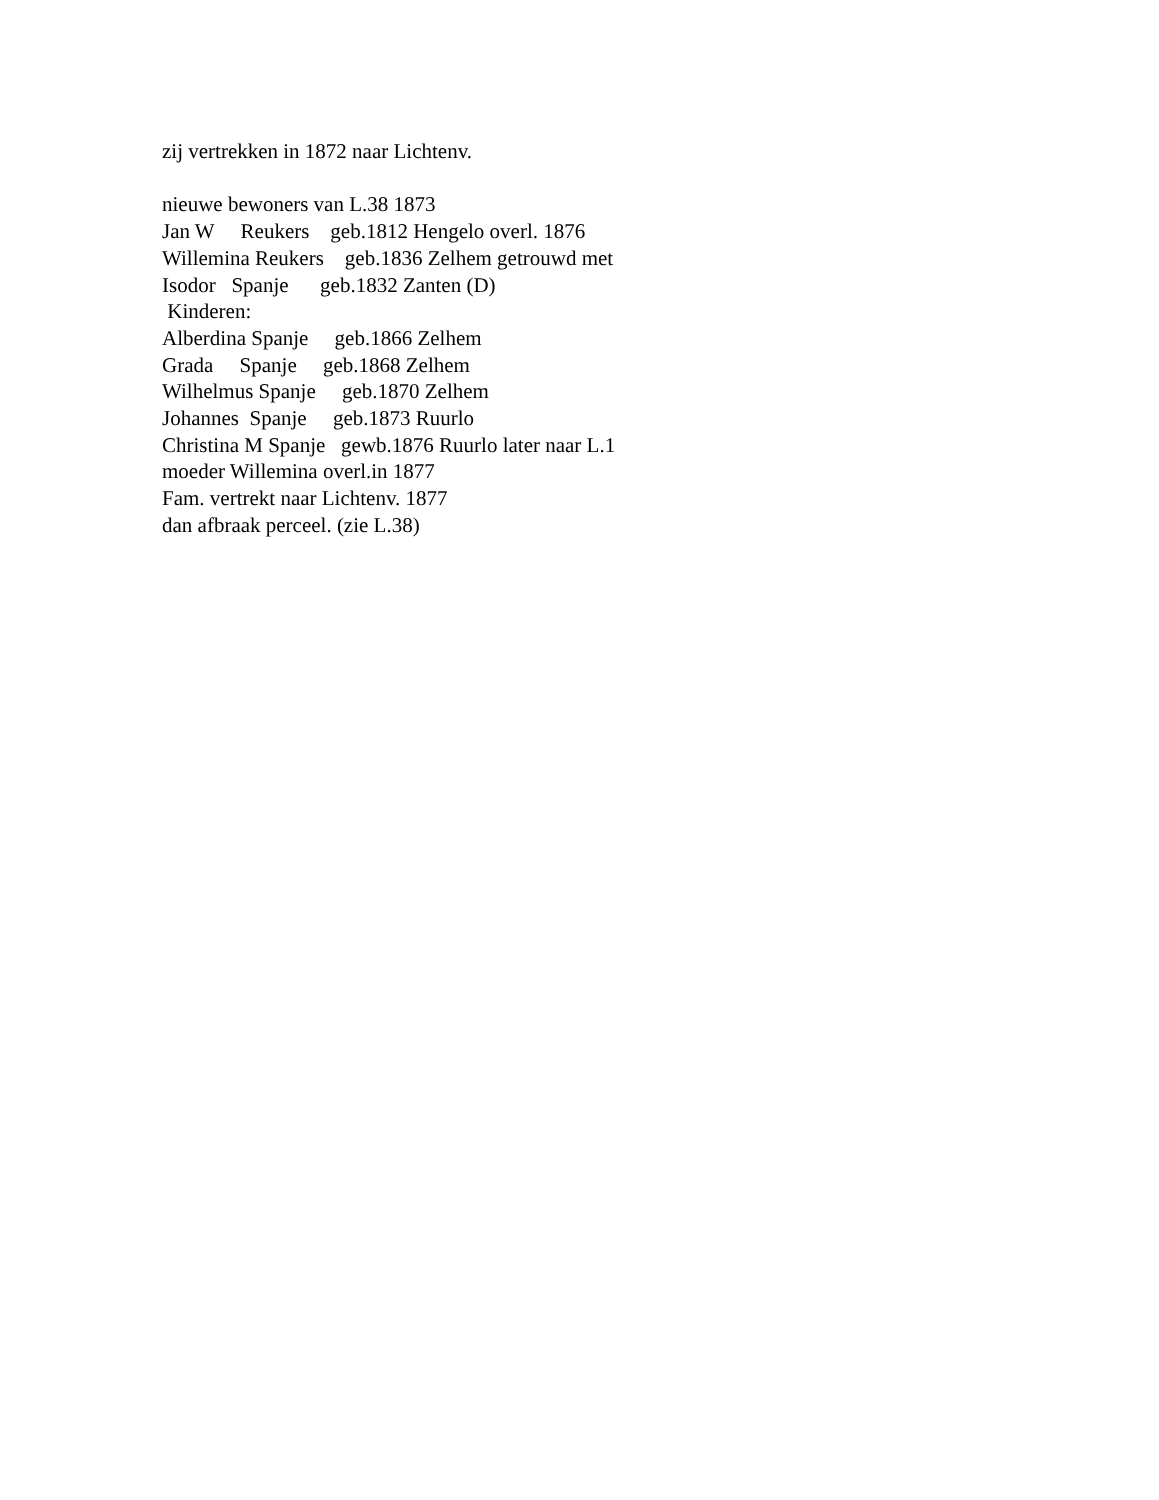zij vertrekken in 1872 naar Lichtenv. nieuwe bewoners van L.38 1873 Jan W Reukers geb.1812 Hengelo overl. 1876 Willemina Reukers geb.1836 Zelhem getrouwd met Isodor Spanje geb.1832 Zanten (D) Kinderen: Alberdina Spanje geb.1866 Zelhem Grada Spanje geb.1868 Zelhem Wilhelmus Spanje geb.1870 Zelhem Johannes Spanje geb.1873 Ruurlo Christina M Spanje gewb.1876 Ruurlo later naar L.1 moeder Willemina overl.in 1877 Fam. vertrekt naar Lichtenv. 1877 dan afbraak perceel. (zie L.38)